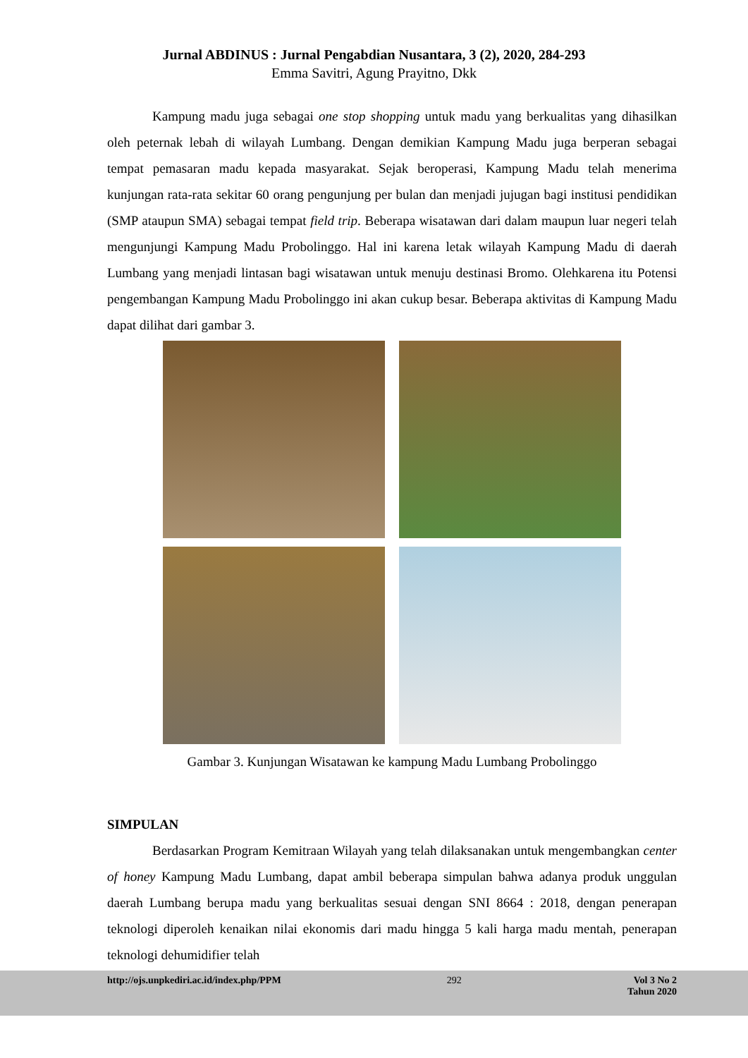Jurnal ABDINUS : Jurnal Pengabdian Nusantara, 3 (2), 2020, 284-293
Emma Savitri, Agung Prayitno, Dkk
Kampung madu juga sebagai one stop shopping untuk madu yang berkualitas yang dihasilkan oleh peternak lebah di wilayah Lumbang. Dengan demikian Kampung Madu juga berperan sebagai tempat pemasaran madu kepada masyarakat. Sejak beroperasi, Kampung Madu telah menerima kunjungan rata-rata sekitar 60 orang pengunjung per bulan dan menjadi jujugan bagi institusi pendidikan (SMP ataupun SMA) sebagai tempat field trip. Beberapa wisatawan dari dalam maupun luar negeri telah mengunjungi Kampung Madu Probolinggo. Hal ini karena letak wilayah Kampung Madu di daerah Lumbang yang menjadi lintasan bagi wisatawan untuk menuju destinasi Bromo. Olehkarena itu Potensi pengembangan Kampung Madu Probolinggo ini akan cukup besar. Beberapa aktivitas di Kampung Madu dapat dilihat dari gambar 3.
Gambar 3. Kunjungan Wisatawan ke kampung Madu Lumbang Probolinggo
SIMPULAN
Berdasarkan Program Kemitraan Wilayah yang telah dilaksanakan untuk mengembangkan center of honey Kampung Madu Lumbang, dapat ambil beberapa simpulan bahwa adanya produk unggulan daerah Lumbang berupa madu yang berkualitas sesuai dengan SNI 8664 : 2018, dengan penerapan teknologi diperoleh kenaikan nilai ekonomis dari madu hingga 5 kali harga madu mentah, penerapan teknologi dehumidifier telah
http://ojs.unpkediri.ac.id/index.php/PPM 292 Vol 3 No 2
Tahun 2020